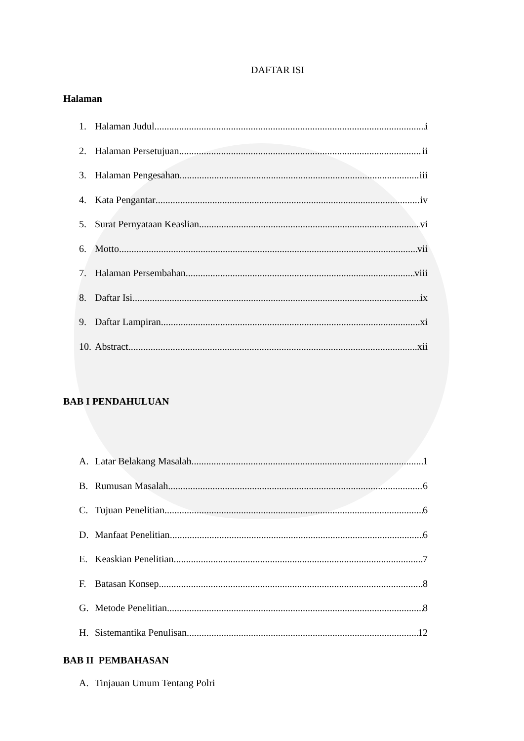DAFTAR ISI
Halaman
1. Halaman Judul i
2. Halaman Persetujuan ii
3. Halaman Pengesahan iii
4. Kata Pengantar iv
5. Surat Pernyataan Keaslian vi
6. Motto vii
7. Halaman Persembahan viii
8. Daftar Isi ix
9. Daftar Lampiran xi
10. Abstract xii
BAB I PENDAHULUAN
A. Latar Belakang Masalah 1
B. Rumusan Masalah 6
C. Tujuan Penelitian 6
D. Manfaat Penelitian 6
E. Keaskian Penelitian 7
F. Batasan Konsep 8
G. Metode Penelitian 8
H. Sistemantika Penulisan 12
BAB II PEMBAHASAN
A. Tinjauan Umum Tentang Polri